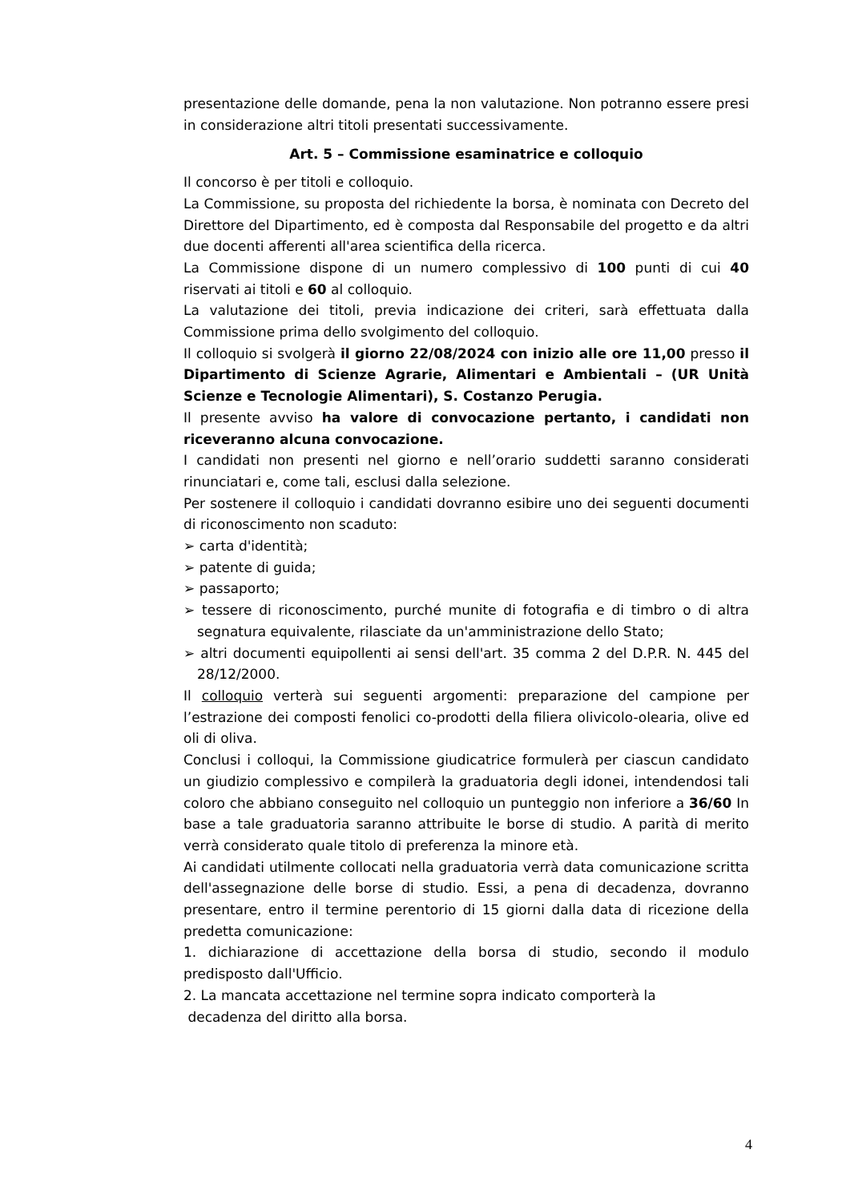presentazione delle domande, pena la non valutazione. Non potranno essere presi in considerazione altri titoli presentati successivamente.
Art. 5 – Commissione esaminatrice e colloquio
Il concorso è per titoli e colloquio.
La Commissione, su proposta del richiedente la borsa, è nominata con Decreto del Direttore del Dipartimento, ed è composta dal Responsabile del progetto e da altri due docenti afferenti all'area scientifica della ricerca.
La Commissione dispone di un numero complessivo di 100 punti di cui 40 riservati ai titoli e 60 al colloquio.
La valutazione dei titoli, previa indicazione dei criteri, sarà effettuata dalla Commissione prima dello svolgimento del colloquio.
Il colloquio si svolgerà il giorno 22/08/2024 con inizio alle ore 11,00 presso il Dipartimento di Scienze Agrarie, Alimentari e Ambientali – (UR Unità Scienze e Tecnologie Alimentari), S. Costanzo Perugia.
Il presente avviso ha valore di convocazione pertanto, i candidati non riceveranno alcuna convocazione.
I candidati non presenti nel giorno e nell’orario suddetti saranno considerati rinunciatari e, come tali, esclusi dalla selezione.
Per sostenere il colloquio i candidati dovranno esibire uno dei seguenti documenti di riconoscimento non scaduto:
➢ carta d'identità;
➢ patente di guida;
➢ passaporto;
➢ tessere di riconoscimento, purché munite di fotografia e di timbro o di altra segnatura equivalente, rilasciate da un'amministrazione dello Stato;
➢ altri documenti equipollenti ai sensi dell'art. 35 comma 2 del D.P.R. N. 445 del 28/12/2000.
Il colloquio verterà sui seguenti argomenti: preparazione del campione per l’estrazione dei composti fenolici co-prodotti della filiera olivicolo-olearia, olive ed oli di oliva.
Conclusi i colloqui, la Commissione giudicatrice formulerà per ciascun candidato un giudizio complessivo e compilerà la graduatoria degli idonei, intendendosi tali coloro che abbiano conseguito nel colloquio un punteggio non inferiore a 36/60 In base a tale graduatoria saranno attribuite le borse di studio. A parità di merito verrà considerato quale titolo di preferenza la minore età.
Ai candidati utilmente collocati nella graduatoria verrà data comunicazione scritta dell'assegnazione delle borse di studio. Essi, a pena di decadenza, dovranno presentare, entro il termine perentorio di 15 giorni dalla data di ricezione della predetta comunicazione:
1. dichiarazione di accettazione della borsa di studio, secondo il modulo predisposto dall'Ufficio.
2. La mancata accettazione nel termine sopra indicato comporterà la
decadenza del diritto alla borsa.
4